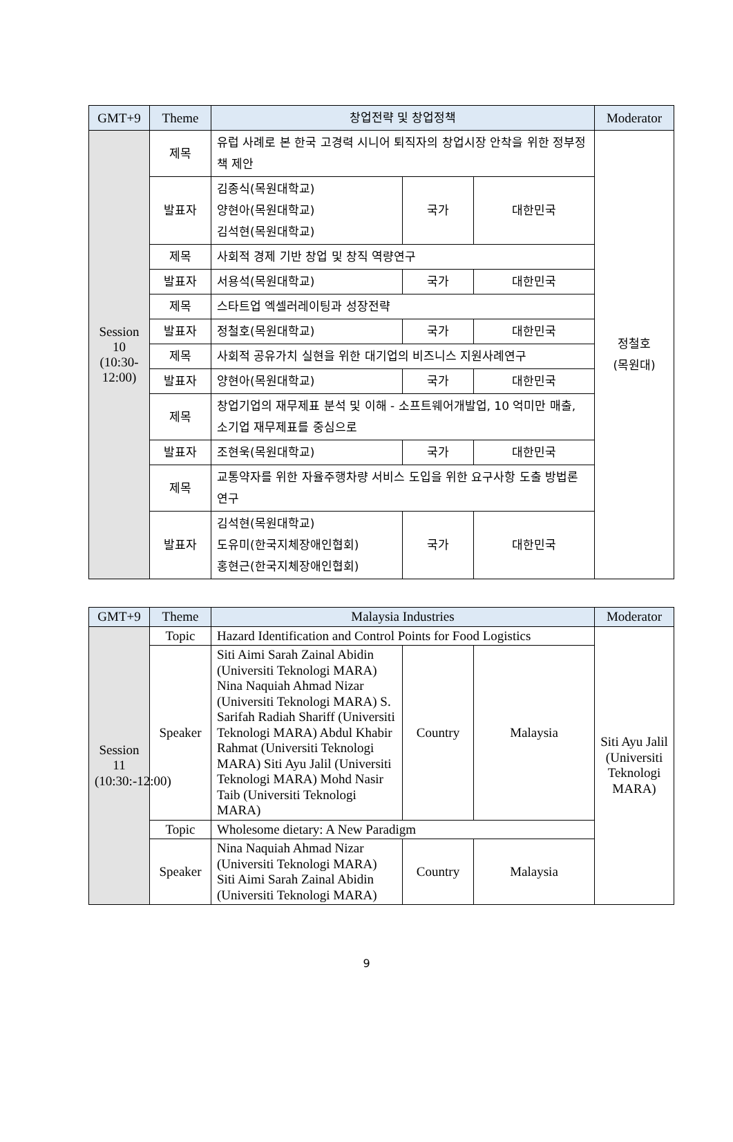| GMT+9 | Theme | 창업전략 및 창업정책 | | | Moderator |
| --- | --- | --- | --- | --- | --- |
| Session 10 (10:30-12:00) | 제목 | 유럽 사례로 본 한국 고경력 시니어 퇴직자의 창업시장 안착을 위한 정부정책 제안 | | | 정철호 (목원대) |
| | 발표자 | 김종식(목원대학교) 양현아(목원대학교) 김석현(목원대학교) | 국가 | 대한민국 | |
| | 제목 | 사회적 경제 기반 창업 및 창직 역량연구 | | | |
| | 발표자 | 서용석(목원대학교) | 국가 | 대한민국 | |
| | 제목 | 스타트업 엑셀러레이팅과 성장전략 | | | |
| | 발표자 | 정철호(목원대학교) | 국가 | 대한민국 | |
| | 제목 | 사회적 공유가치 실현을 위한 대기업의 비즈니스 지원사례연구 | | | |
| | 발표자 | 양현아(목원대학교) | 국가 | 대한민국 | |
| | 제목 | 창업기업의 재무제표 분석 및 이해 - 소프트웨어개발업, 10 억미만 매출, 소기업 재무제표를 중심으로 | | | |
| | 발표자 | 조현욱(목원대학교) | 국가 | 대한민국 | |
| | 제목 | 교통약자를 위한 자율주행차량 서비스 도입을 위한 요구사항 도출 방법론 연구 | | | |
| | 발표자 | 김석현(목원대학교) 도유미(한국지체장애인협회) 홍현근(한국지체장애인협회) | 국가 | 대한민국 | |
| GMT+9 | Theme | Malaysia Industries | | | Moderator |
| --- | --- | --- | --- | --- | --- |
| Session 11 (10:30:-12:00) | Topic | Hazard Identification and Control Points for Food Logistics | | | Siti Ayu Jalil (Universiti Teknologi MARA) |
| | Speaker | Siti Aimi Sarah Zainal Abidin (Universiti Teknologi MARA) Nina Naquiah Ahmad Nizar (Universiti Teknologi MARA) S. Sarifah Radiah Shariff (Universiti Teknologi MARA) Abdul Khabir Rahmat (Universiti Teknologi MARA) Siti Ayu Jalil (Universiti Teknologi MARA) Mohd Nasir Taib (Universiti Teknologi MARA) | Country | Malaysia | |
| | Topic | Wholesome dietary: A New Paradigm | | | |
| | Speaker | Nina Naquiah Ahmad Nizar (Universiti Teknologi MARA) Siti Aimi Sarah Zainal Abidin (Universiti Teknologi MARA) | Country | Malaysia | |
9